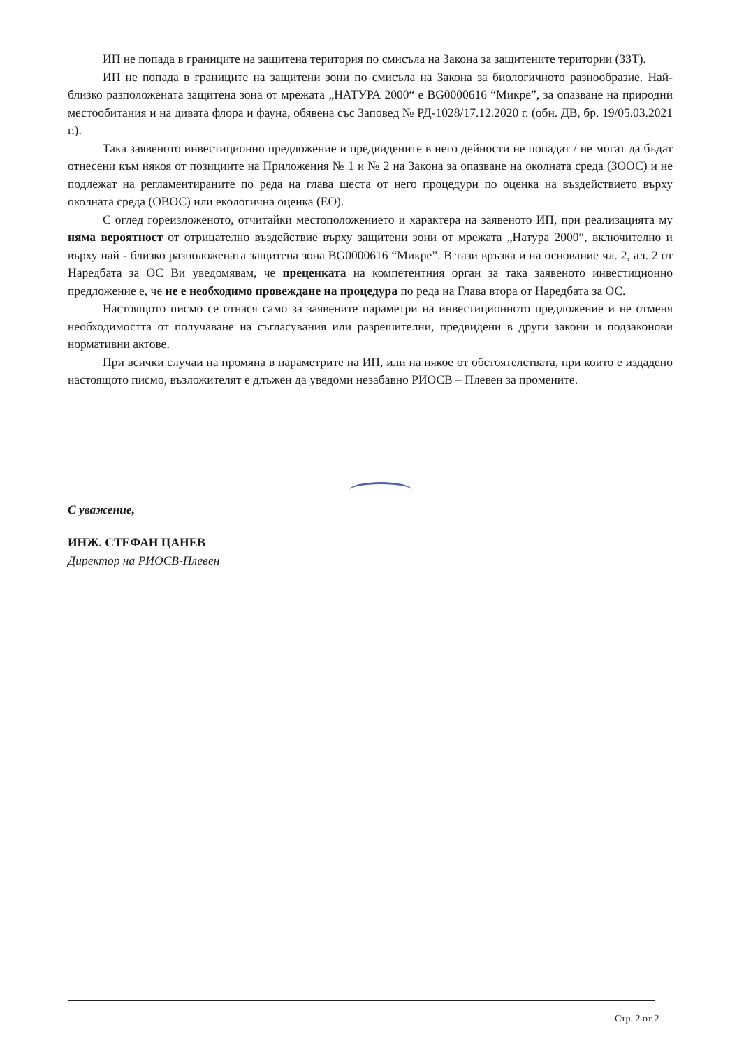ИП не попада в границите на защитена територия по смисъла на Закона за защитените територии (ЗЗТ).
ИП не попада в границите на защитени зони по смисъла на Закона за биологичното разнообразие. Най-близко разположената защитена зона от мрежата „НАТУРА 2000“ е BG0000616 “Микре”, за опазване на природни местообитания и на дивата флора и фауна, обявена със Заповед № РД-1028/17.12.2020 г. (обн. ДВ, бр. 19/05.03.2021 г.).
Така заявеното инвестиционно предложение и предвидените в него дейности не попадат / не могат да бъдат отнесени към някоя от позициите на Приложения № 1 и № 2 на Закона за опазване на околната среда (ЗООС) и не подлежат на регламентираните по реда на глава шеста от него процедури по оценка на въздействието върху околната среда (ОВОС) или екологична оценка (ЕО).
С оглед гореизложеното, отчитайки местоположението и характера на заявеното ИП, при реализацията му няма вероятност от отрицателно въздействие върху защитени зони от мрежата „Натура 2000“, включително и върху най - близко разположената защитена зона BG0000616 “Микре”. В тази връзка и на основание чл. 2, ал. 2 от Наредбата за ОС Ви уведомявам, че преценката на компетентния орган за така заявеното инвестиционно предложение е, че не е необходимо провеждане на процедура по реда на Глава втора от Наредбата за ОС.
Настоящото писмо се отнася само за заявените параметри на инвестиционното предложение и не отменя необходимостта от получаване на съгласувания или разрешителни, предвидени в други закони и подзаконови нормативни актове.
При всички случаи на промяна в параметрите на ИП, или на някое от обстоятелствата, при които е издадено настоящото писмо, възложителят е длъжен да уведоми незабавно РИОСВ – Плевен за промените.
С уважение,
ИНЖ. СТЕФАН ЦАНЕВ
Директор на РИОСВ-Плевен
Стр. 2 от 2